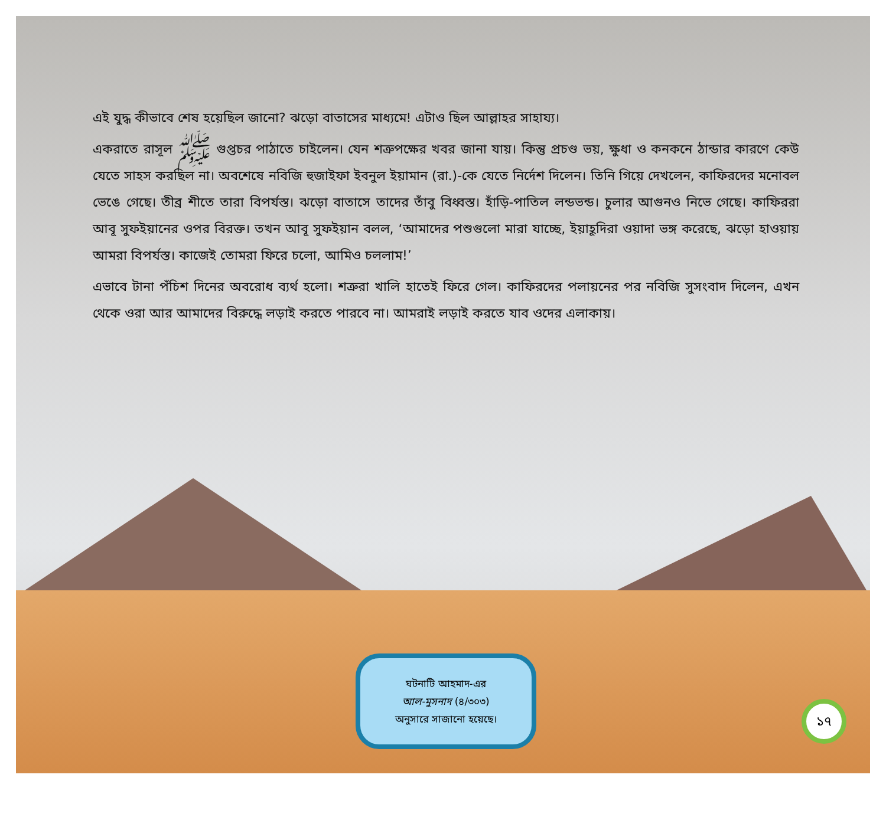এই যুদ্ধ কীভাবে শেষ হয়েছিল জানো? ঝড়ো বাতাসের মাধ্যমে! এটাও ছিল আল্লাহর সাহায্য।
একরাতে রাসূল ﷺ গুপ্তচর পাঠাতে চাইলেন। যেন শত্রুপক্ষের খবর জানা যায়। কিন্তু প্রচণ্ড ভয়, ক্ষুধা ও কনকনে ঠান্ডার কারণে কেউ যেতে সাহস করছিল না। অবশেষে নবিজি হুজাইফা ইবনুল ইয়ামান (রা.)-কে যেতে নির্দেশ দিলেন। তিনি গিয়ে দেখলেন, কাফিরদের মনোবল ভেঙে গেছে। তীব্র শীতে তারা বিপর্যস্ত। ঝড়ো বাতাসে তাদের তাঁবু বিধ্বস্ত। হাঁড়ি-পাতিল লন্ডভন্ড। চুলার আগুনও নিভে গেছে। কাফিররা আবূ সুফইয়ানের ওপর বিরক্ত। তখন আবূ সুফইয়ান বলল, ‘আমাদের পশুগুলো মারা যাচ্ছে, ইয়াহূদিরা ওয়াদা ভঙ্গ করেছে, ঝড়ো হাওয়ায় আমরা বিপর্যস্ত। কাজেই তোমরা ফিরে চলো, আমিও চললাম!’
এভাবে টানা পঁচিশ দিনের অবরোধ ব্যর্থ হলো। শত্রুরা খালি হাতেই ফিরে গেল। কাফিরদের পলায়নের পর নবিজি সুসংবাদ দিলেন, এখন থেকে ওরা আর আমাদের বিরুদ্ধে লড়াই করতে পারবে না। আমরাই লড়াই করতে যাব ওদের এলাকায়।
ঘটনাটি আহমাদ-এর
আল-মুসনাদ (৪/৩০৩)
অনুসারে সাজানো হয়েছে।
১৭